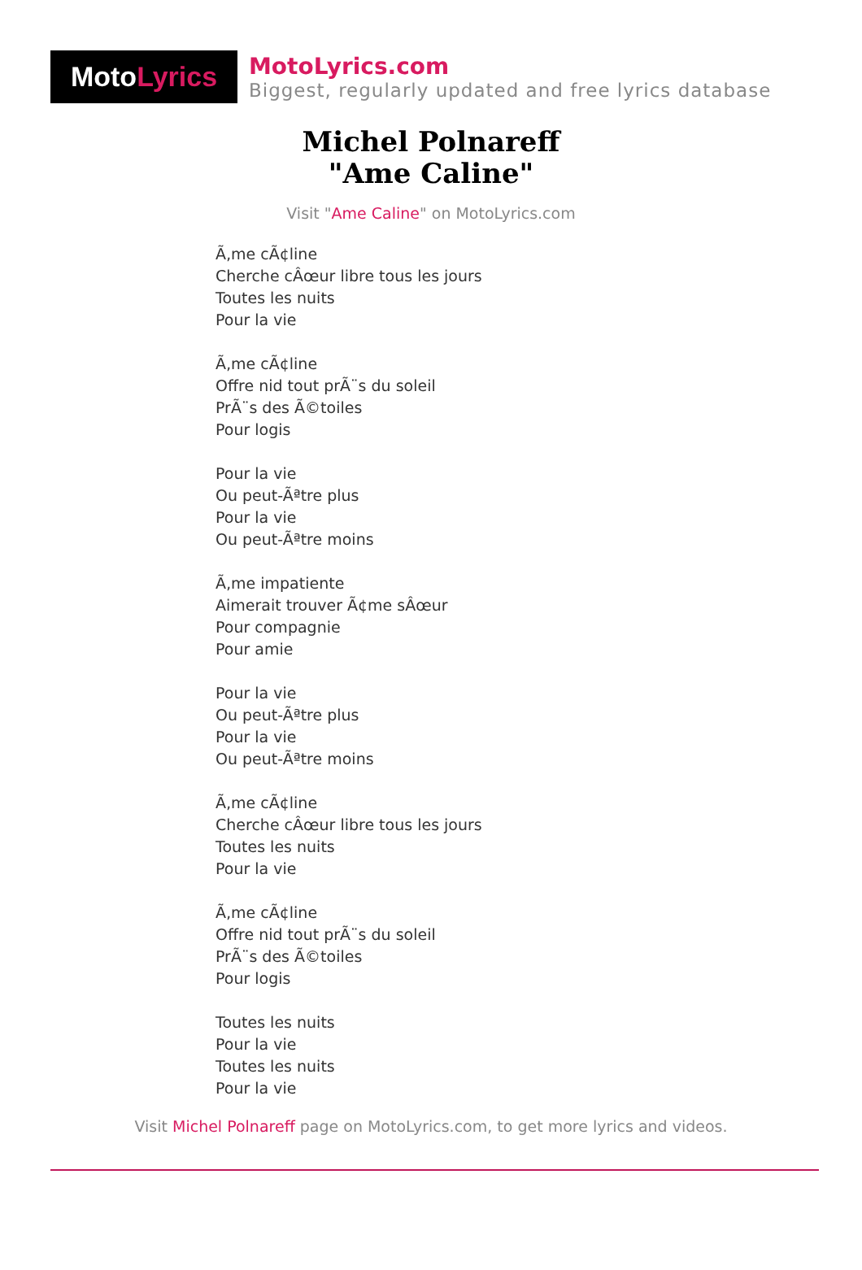Moto Lyrics
MotoLyrics.com
Biggest, regularly updated and free lyrics database
Michel Polnareff
"Ame Caline"
Visit "Ame Caline" on MotoLyrics.com
Ã‚me cÃ¢line
Cherche cÂœur libre tous les jours
Toutes les nuits
Pour la vie
Ã‚me cÃ¢line
Offre nid tout prÃ¨s du soleil
PrÃ¨s des Ã©toiles
Pour logis
Pour la vie
Ou peut-Ãªtre plus
Pour la vie
Ou peut-Ãªtre moins
Ã‚me impatiente
Aimerait trouver Ã¢me sÂœur
Pour compagnie
Pour amie
Pour la vie
Ou peut-Ãªtre plus
Pour la vie
Ou peut-Ãªtre moins
Ã‚me cÃ¢line
Cherche cÂœur libre tous les jours
Toutes les nuits
Pour la vie
Ã‚me cÃ¢line
Offre nid tout prÃ¨s du soleil
PrÃ¨s des Ã©toiles
Pour logis
Toutes les nuits
Pour la vie
Toutes les nuits
Pour la vie
Visit Michel Polnareff page on MotoLyrics.com, to get more lyrics and videos.